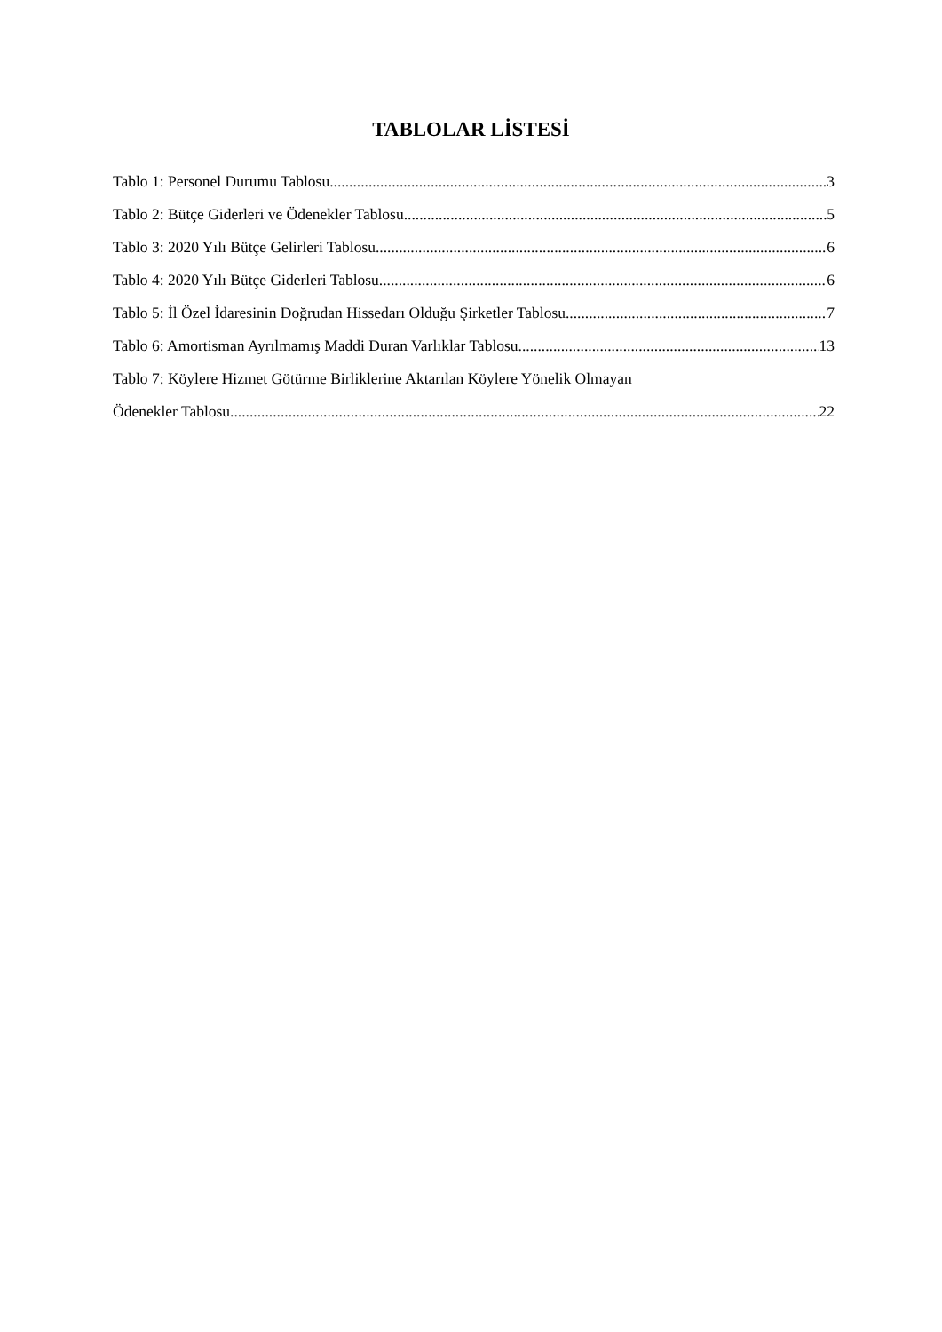TABLOLAR LİSTESİ
Tablo 1: Personel Durumu Tablosu 3
Tablo 2: Bütçe Giderleri ve Ödenekler Tablosu 5
Tablo 3: 2020 Yılı Bütçe Gelirleri Tablosu 6
Tablo 4: 2020 Yılı Bütçe Giderleri Tablosu 6
Tablo 5: İl Özel İdaresinin Doğrudan Hissedarı Olduğu Şirketler Tablosu 7
Tablo 6: Amortisman Ayrılmamış Maddi Duran Varlıklar Tablosu 13
Tablo 7: Köylere Hizmet Götürme Birliklerine Aktarılan Köylere Yönelik Olmayan
Ödenekler Tablosu 22